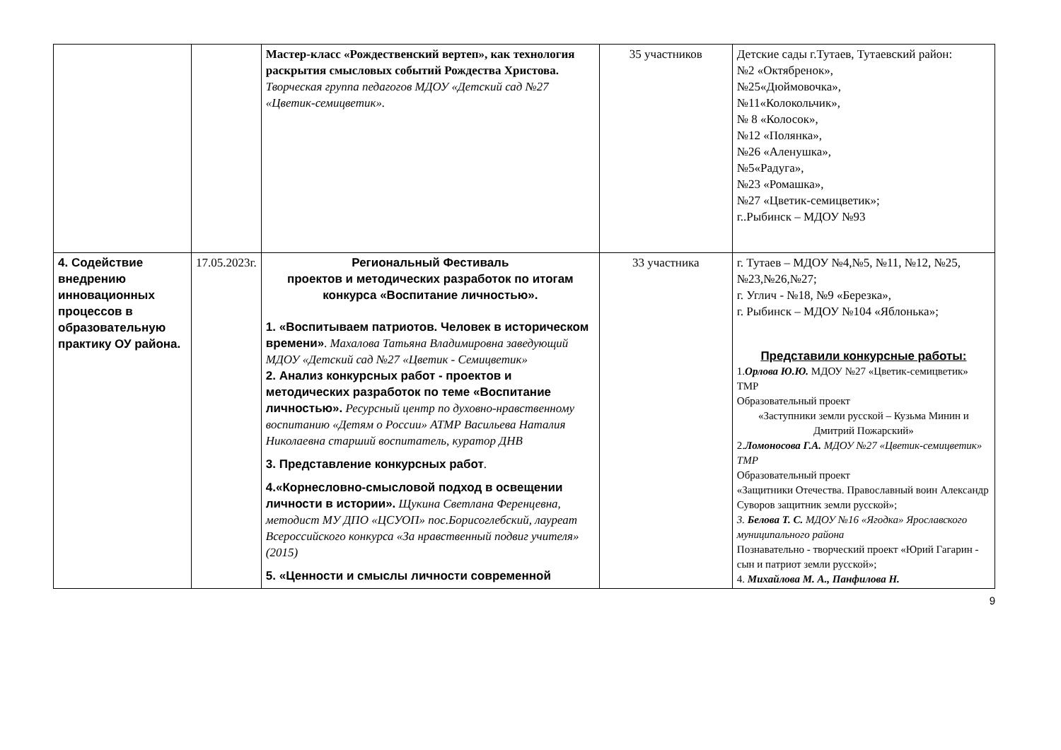| | | Мастер-класс «Рождественский вертеп», как технология раскрытия смысловых событий Рождества Христова. Творческая группа педагогов МДОУ «Детский сад №27 «Цветик-семицветик». | 35 участников | Детские сады г.Тутаев, Тутаевский район: №2 «Октябренок», №25«Дюймовочка», №11«Колокольчик», № 8 «Колосок», №12 «Полянка», №26 «Аленушка», №5«Радуга», №23 «Ромашка», №27 «Цветик-семицветик»; г..Рыбинск – МДОУ №93 |
| 4. Содействие внедрению инновационных процессов в образовательную практику ОУ района. | 17.05.2023г. | Региональный Фестиваль проектов и методических разработок по итогам конкурса «Воспитание личностью». 1. «Воспитываем патриотов. Человек в историческом времени» . Махалова Татьяна Владимировна заведующий МДОУ «Детский сад №27 «Цветик - Семицветик» 2. Анализ конкурсных работ - проектов и методических разработок по теме «Воспитание личностью». Ресурсный центр по духовно-нравственному воспитанию «Детям о России» АТМР Васильева Наталия Николаевна старший воспитатель, куратор ДНВ 3. Представление конкурсных работ . 4.«Корнесловно-смысловой подход в освещении личности в истории». Щукина Светлана Ференцевна, методист МУ ДПО «ЦСУОП» пос.Борисоглебский, лауреат Всероссийского конкурса «За нравственный подвиг учителя» (2015) 5. «Ценности и смыслы личности современной | 33 участника | г. Тутаев – МДОУ №4,№5, №11, №12, №25, №23,№26,№27; г. Углич - №18, №9 «Березка», г. Рыбинск – МДОУ №104 «Яблонька»; Представили конкурсные работы: 1. Орлова Ю.Ю. МДОУ №27 «Цветик-семицветик» ТМР Образовательный проект «Заступники земли русской – Кузьма Минин и Дмитрий Пожарский» 2. Ломоносова Г.А. МДОУ №27 «Цветик-семицветик» ТМР Образовательный проект «Защитники Отечества. Православный воин Александр Суворов защитник земли русской»; 3. Белова Т. С. МДОУ №16 «Ягодка» Ярославского муниципального района Познавательно - творческий проект «Юрий Гагарин - сын и патриот земли русской»; 4. Михайлова М. А., Панфилова Н. |
9